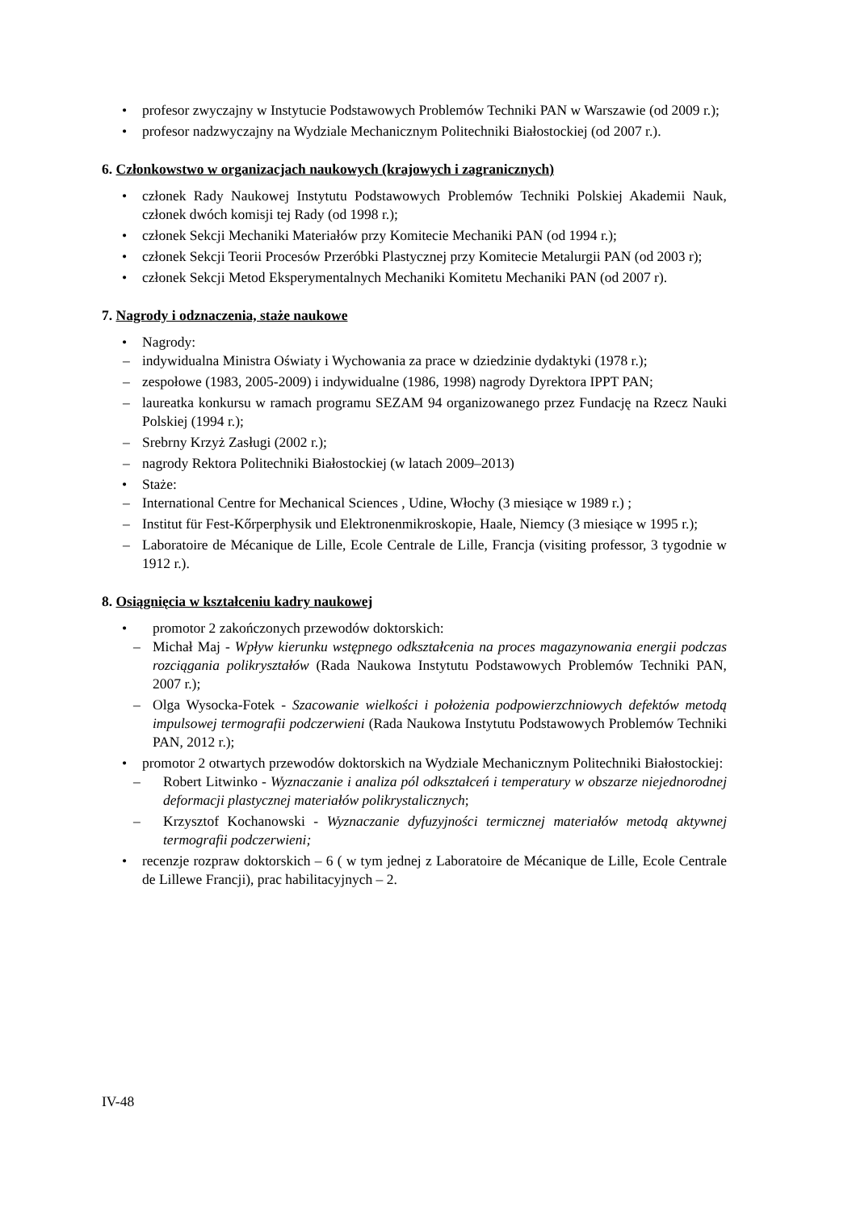• profesor zwyczajny w Instytucie Podstawowych Problemów Techniki PAN w Warszawie (od 2009 r.);
• profesor nadzwyczajny na Wydziale Mechanicznym Politechniki Białostockiej (od 2007 r.).
6. Członkowstwo w organizacjach naukowych (krajowych i zagranicznych)
• członek Rady Naukowej Instytutu Podstawowych Problemów Techniki Polskiej Akademii Nauk, członek dwóch komisji tej Rady (od 1998 r.);
• członek Sekcji Mechaniki Materiałów przy Komitecie Mechaniki PAN (od 1994 r.);
• członek Sekcji Teorii Procesów Przeróbki Plastycznej przy Komitecie Metalurgii PAN (od 2003 r);
• członek Sekcji Metod Eksperymentalnych Mechaniki Komitetu Mechaniki PAN (od 2007 r).
7. Nagrody i odznaczenia, staże naukowe
• Nagrody:
– indywidualna Ministra Oświaty i Wychowania za prace w dziedzinie dydaktyki (1978 r.);
– zespołowe (1983, 2005-2009) i indywidualne (1986, 1998) nagrody Dyrektora IPPT PAN;
– laureatka konkursu w ramach programu SEZAM 94 organizowanego przez Fundację na Rzecz Nauki Polskiej (1994 r.);
– Srebrny Krzyż Zasługi (2002 r.);
– nagrody Rektora Politechniki Białostockiej (w latach 2009–2013)
• Staże:
– International Centre for Mechanical Sciences , Udine, Włochy (3 miesiące w 1989 r.) ;
– Institut für Fest-Kőrperphysik und Elektronenmikroskopie, Haale, Niemcy (3 miesiące w 1995 r.);
– Laboratoire de Mécanique de Lille, Ecole Centrale de Lille, Francja (visiting professor, 3 tygodnie w 1912 r.).
8. Osiągnięcia w kształceniu kadry naukowej
• promotor 2 zakończonych przewodów doktorskich:
– Michał Maj - Wpływ kierunku wstępnego odkształcenia na proces magazynowania energii podczas rozciągania polikryształów (Rada Naukowa Instytutu Podstawowych Problemów Techniki PAN, 2007 r.);
– Olga Wysocka-Fotek - Szacowanie wielkości i położenia podpowierzchniowych defektów metodą impulsowej termografii podczerwieni (Rada Naukowa Instytutu Podstawowych Problemów Techniki PAN, 2012 r.);
• promotor 2 otwartych przewodów doktorskich na Wydziale Mechanicznym Politechniki Białostockiej:
– Robert Litwinko - Wyznaczanie i analiza pól odkształceń i temperatury w obszarze niejednorodnej deformacji plastycznej materiałów polikrystalicznych;
– Krzysztof Kochanowski - Wyznaczanie dyfuzyjności termicznej materiałów metodą aktywnej termografii podczerwieni;
• recenzje rozpraw doktorskich – 6 ( w tym jednej z Laboratoire de Mécanique de Lille, Ecole Centrale de Lillewe Francji), prac habilitacyjnych – 2.
IV-48